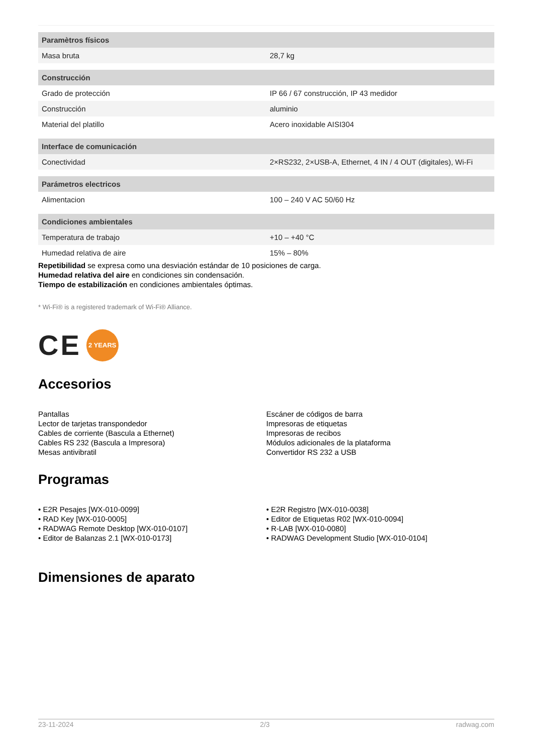| Paramètros físicos | |
| --- | --- |
| Masa bruta | 28,7 kg |
| Construcción | |
| Grado de protección | IP 66 / 67 construcción, IP 43 medidor |
| Construcción | aluminio |
| Material del platillo | Acero inoxidable AISI304 |
| Interface de comunicación | |
| Conectividad | 2×RS232, 2×USB-A, Ethernet, 4 IN / 4 OUT (digitales), Wi-Fi |
| Parámetros electricos | |
| Alimentacion | 100 – 240 V AC 50/60 Hz |
| Condiciones ambientales | |
| Temperatura de trabajo | +10 – +40 °C |
| Humedad relativa de aire | 15% – 80% |
Repetibilidad se expresa como una desviación estándar de 10 posiciones de carga.
Humedad relativa del aire en condiciones sin condensación.
Tiempo de estabilización en condiciones ambientales óptimas.
* Wi-Fi® is a registered trademark of Wi-Fi® Alliance.
CE 2 YEARS
Accesorios
Pantallas
Lector de tarjetas transpondedor
Cables de corriente (Bascula a Ethernet)
Cables RS 232 (Bascula a Impresora)
Mesas antivibratil
Escáner de códigos de barra
Impresoras de etiquetas
Impresoras de recibos
Módulos adicionales de la plataforma
Convertidor RS 232 a USB
Programas
• E2R Pesajes [WX-010-0099]
• RAD Key [WX-010-0005]
• RADWAG Remote Desktop [WX-010-0107]
• Editor de Balanzas 2.1 [WX-010-0173]
• E2R Registro [WX-010-0038]
• Editor de Etiquetas R02 [WX-010-0094]
• R-LAB [WX-010-0080]
• RADWAG Development Studio [WX-010-0104]
Dimensiones de aparato
23-11-2024 2/3 radwag.com